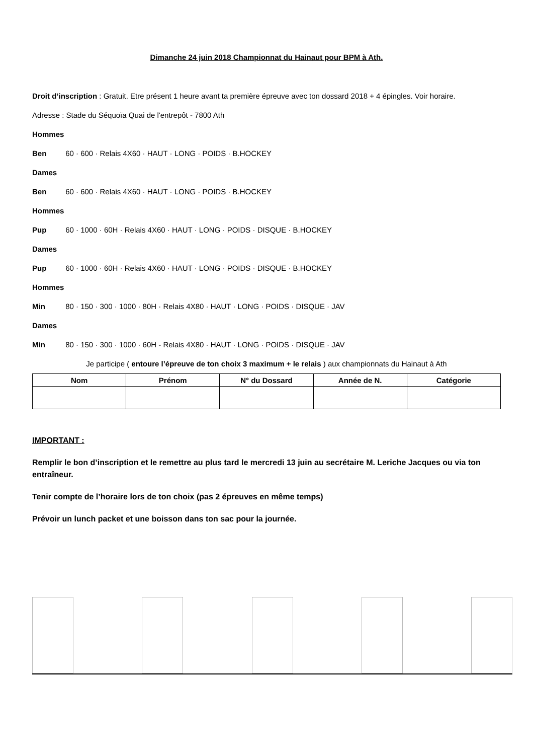Dimanche 24 juin 2018 Championnat du Hainaut pour BPM à Ath.
Droit d’inscription : Gratuit. Etre présent 1 heure avant ta première épreuve avec ton dossard 2018 + 4 épingles. Voir horaire.
Adresse : Stade du Séquoïa Quai de l'entrepôt - 7800 Ath
Hommes
Ben 60 · 600 · Relais 4X60 · HAUT · LONG · POIDS · B.HOCKEY
Dames
Ben 60 · 600 · Relais 4X60 · HAUT · LONG · POIDS · B.HOCKEY
Hommes
Pup 60 · 1000 · 60H · Relais 4X60 · HAUT · LONG · POIDS · DISQUE · B.HOCKEY
Dames
Pup 60 · 1000 · 60H · Relais 4X60 · HAUT · LONG · POIDS · DISQUE · B.HOCKEY
Hommes
Min 80 · 150 · 300 · 1000 · 80H · Relais 4X80 · HAUT · LONG · POIDS · DISQUE · JAV
Dames
Min 80 · 150 · 300 · 1000 · 60H - Relais 4X80 · HAUT · LONG · POIDS · DISQUE · JAV
Je participe ( entoure l’épreuve de ton choix 3 maximum + le relais ) aux championnats du Hainaut à Ath
| Nom | Prénom | N° du Dossard | Année de N. | Catégorie |
| --- | --- | --- | --- | --- |
IMPORTANT :
Remplir le bon d’inscription et le remettre au plus tard le mercredi 13 juin au secrétaire M. Leriche Jacques ou via ton entraîneur.
Tenir compte de l’horaire lors de ton choix (pas 2 épreuves en même temps)
Prévoir un lunch packet et une boisson dans ton sac pour la journée.